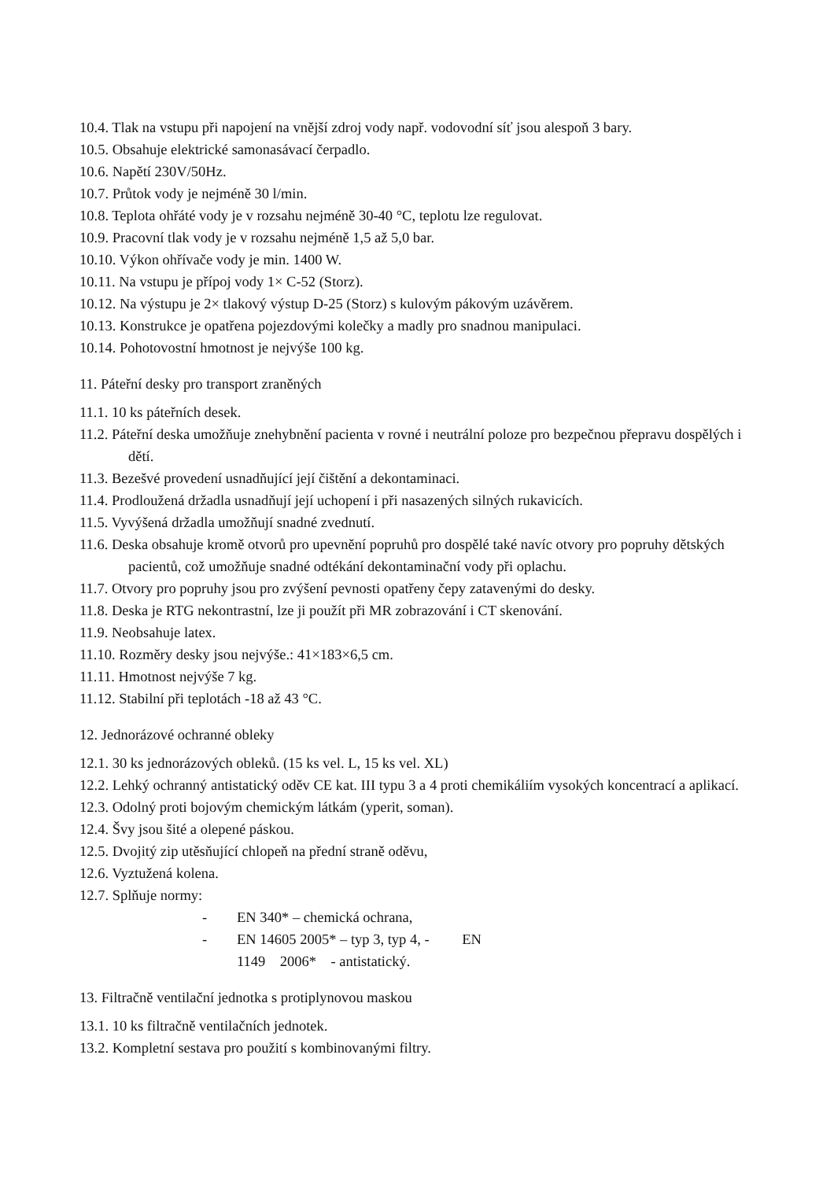10.4. Tlak na vstupu při napojení na vnější zdroj vody např. vodovodní síť jsou alespoň 3 bary.
10.5. Obsahuje elektrické samonasávací čerpadlo.
10.6. Napětí 230V/50Hz.
10.7. Průtok vody je nejméně 30 l/min.
10.8. Teplota ohřáté vody je v rozsahu nejméně 30-40 °C, teplotu lze regulovat.
10.9. Pracovní tlak vody je v rozsahu nejméně 1,5 až 5,0 bar.
10.10. Výkon ohřívače vody je min. 1400 W.
10.11. Na vstupu je přípoj vody 1× C-52 (Storz).
10.12. Na výstupu je 2× tlakový výstup D-25 (Storz) s kulovým pákovým uzávěrem.
10.13. Konstrukce je opatřena pojezdovými kolečky a madly pro snadnou manipulaci.
10.14. Pohotovostní hmotnost je nejvýše 100 kg.
11. Páteřní desky pro transport zraněných
11.1. 10 ks páteřních desek.
11.2. Páteřní deska umožňuje znehybnění pacienta v rovné i neutrální poloze pro bezpečnou přepravu dospělých i dětí.
11.3. Bezešvé provedení usnadňující její čištění a dekontaminaci.
11.4. Prodloužená držadla usnadňují její uchopení i při nasazených silných rukavicích.
11.5. Vyvýšená držadla umožňují snadné zvednutí.
11.6. Deska obsahuje kromě otvorů pro upevnění popruhů pro dospělé také navíc otvory pro popruhy dětských pacientů, což umožňuje snadné odtékání dekontaminační vody při oplachu.
11.7. Otvory pro popruhy jsou pro zvýšení pevnosti opatřeny čepy zatavenými do desky.
11.8. Deska je RTG nekontrastní, lze ji použít při MR zobrazování i CT skenování.
11.9. Neobsahuje latex.
11.10. Rozměry desky jsou nejvýše.: 41×183×6,5 cm.
11.11. Hmotnost nejvýše 7 kg.
11.12. Stabilní při teplotách -18 až 43 °C.
12. Jednorázové ochranné obleky
12.1. 30 ks jednorázových obleků. (15 ks vel. L, 15 ks vel. XL)
12.2. Lehký ochranný antistatický oděv CE kat. III typu 3 a 4 proti chemikáliím vysokých koncentrací a aplikací.
12.3. Odolný proti bojovým chemickým látkám (yperit, soman).
12.4. Švy jsou šité a olepené páskou.
12.5. Dvojitý zip utěsňující chlopeň na přední straně oděvu,
12.6. Vyztužená kolena.
12.7. Splňuje normy:
- EN 340* – chemická ochrana,
- EN 14605 2005* – typ 3, typ 4, - EN 1149 2006* - antistatický.
13. Filtračně ventilační jednotka s protiplynovou maskou
13.1. 10 ks filtračně ventilačních jednotek.
13.2. Kompletní sestava pro použití s kombinovanými filtry.